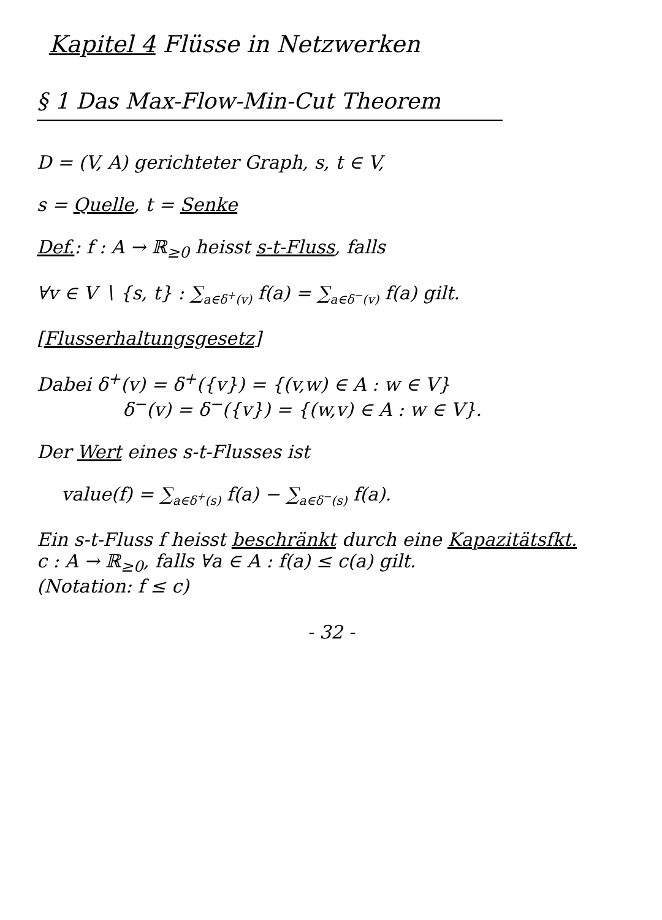Kapitel 4 Flüsse in Netzwerken
§ 1 Das Max-Flow-Min-Cut Theorem
D = (V, A) gerichteter Graph, s, t ∈ V,
s = Quelle, t = Senke
Def.: f : A → ℝ<sub>≥0</sub> heisst s-t-Fluss, falls
∀v ∈ V ∖ {s, t} : ∑<sub>a∈δ<sup>+</sup>(v)</sub> f(a) = ∑<sub>a∈δ<sup>−</sup>(v)</sub> f(a) gilt.
[Flusserhaltungsgesetz]
Dabei δ<sup>+</sup>(v) = δ<sup>+</sup>({v}) = {(v,w) ∈ A : w ∈ V}
δ<sup>−</sup>(v) = δ<sup>−</sup>({v}) = {(w,v) ∈ A : w ∈ V}.
Der Wert eines s-t-Flusses ist
value(f) = ∑<sub>a∈δ<sup>+</sup>(s)</sub> f(a) − ∑<sub>a∈δ<sup>−</sup>(s)</sub> f(a).
Ein s-t-Fluss f heisst beschränkt durch eine Kapazitätsfkt.
c : A → ℝ<sub>≥0</sub>, falls ∀a ∈ A : f(a) ≤ c(a) gilt.
(Notation: f ≤ c)
- 32 -